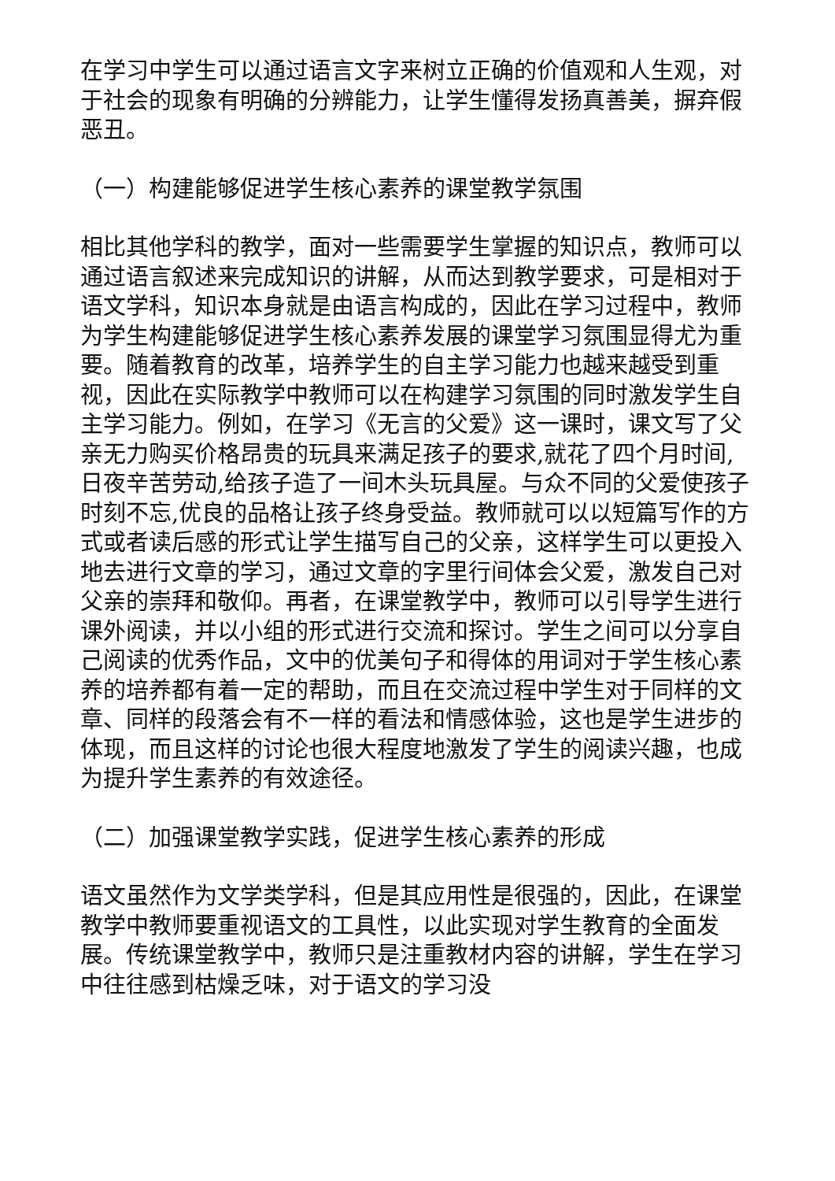在学习中学生可以通过语言文字来树立正确的价值观和人生观，对于社会的现象有明确的分辨能力，让学生懂得发扬真善美，摒弃假恶丑。
（一）构建能够促进学生核心素养的课堂教学氛围
相比其他学科的教学，面对一些需要学生掌握的知识点，教师可以通过语言叙述来完成知识的讲解，从而达到教学要求，可是相对于语文学科，知识本身就是由语言构成的，因此在学习过程中，教师为学生构建能够促进学生核心素养发展的课堂学习氛围显得尤为重要。随着教育的改革，培养学生的自主学习能力也越来越受到重视，因此在实际教学中教师可以在构建学习氛围的同时激发学生自主学习能力。例如，在学习《无言的父爱》这一课时，课文写了父亲无力购买价格昂贵的玩具来满足孩子的要求,就花了四个月时间,日夜辛苦劳动,给孩子造了一间木头玩具屋。与众不同的父爱使孩子时刻不忘,优良的品格让孩子终身受益。教师就可以以短篇写作的方式或者读后感的形式让学生描写自己的父亲，这样学生可以更投入地去进行文章的学习，通过文章的字里行间体会父爱，激发自己对父亲的崇拜和敬仰。再者，在课堂教学中，教师可以引导学生进行课外阅读，并以小组的形式进行交流和探讨。学生之间可以分享自己阅读的优秀作品，文中的优美句子和得体的用词对于学生核心素养的培养都有着一定的帮助，而且在交流过程中学生对于同样的文章、同样的段落会有不一样的看法和情感体验，这也是学生进步的体现，而且这样的讨论也很大程度地激发了学生的阅读兴趣，也成为提升学生素养的有效途径。
（二）加强课堂教学实践，促进学生核心素养的形成
语文虽然作为文学类学科，但是其应用性是很强的，因此，在课堂教学中教师要重视语文的工具性，以此实现对学生教育的全面发展。传统课堂教学中，教师只是注重教材内容的讲解，学生在学习中往往感到枯燥乏味，对于语文的学习没